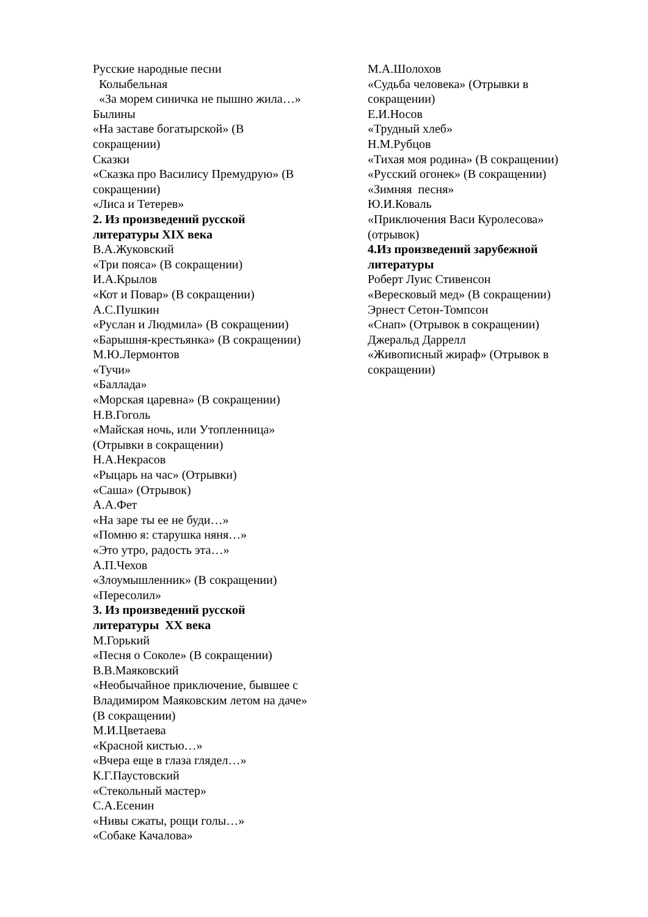Русские народные песни
Колыбельная
«За морем синичка не пышно жила…»
Былины
«На заставе богатырской» (В
сокращении)
Сказки
«Сказка про Василису Премудрую» (В
сокращении)
«Лиса и Тетерев»
2. Из произведений русской
литературы XIX века
В.А.Жуковский
«Три пояса» (В сокращении)
И.А.Крылов
«Кот и Повар» (В сокращении)
А.С.Пушкин
«Руслан и Людмила» (В сокращении)
«Барышня-крестьянка» (В сокращении)
М.Ю.Лермонтов
«Тучи»
«Баллада»
«Морская царевна» (В сокращении)
Н.В.Гоголь
«Майская ночь, или Утопленница»
(Отрывки в сокращении)
Н.А.Некрасов
«Рыцарь на час» (Отрывки)
«Саша» (Отрывок)
А.А.Фет
«На заре ты ее не буди…»
«Помню я: старушка няня…»
«Это утро, радость эта…»
А.П.Чехов
«Злоумышленник» (В сокращении)
«Пересолил»
3. Из произведений русской
литературы XX века
М.Горький
«Песня о Соколе» (В сокращении)
В.В.Маяковский
«Необычайное приключение, бывшее с
Владимиром Маяковским летом на даче»
(В сокращении)
М.И.Цветаева
«Красной кистью…»
«Вчера еще в глаза глядел…»
К.Г.Паустовский
«Стекольный мастер»
С.А.Есенин
«Нивы сжаты, рощи голы…»
«Собаке Качалова»
М.А.Шолохов
«Судьба человека» (Отрывки в
сокращении)
Е.И.Носов
«Трудный хлеб»
Н.М.Рубцов
«Тихая моя родина» (В сокращении)
«Русский огонек» (В сокращении)
«Зимняя песня»
Ю.И.Коваль
«Приключения Васи Куролесова»
(отрывок)
4.Из произведений зарубежной
литературы
Роберт Луис Стивенсон
«Вересковый мед» (В сокращении)
Эрнест Сетон-Томпсон
«Снап» (Отрывок в сокращении)
Джеральд Даррелл
«Живописный жираф» (Отрывок в
сокращении)